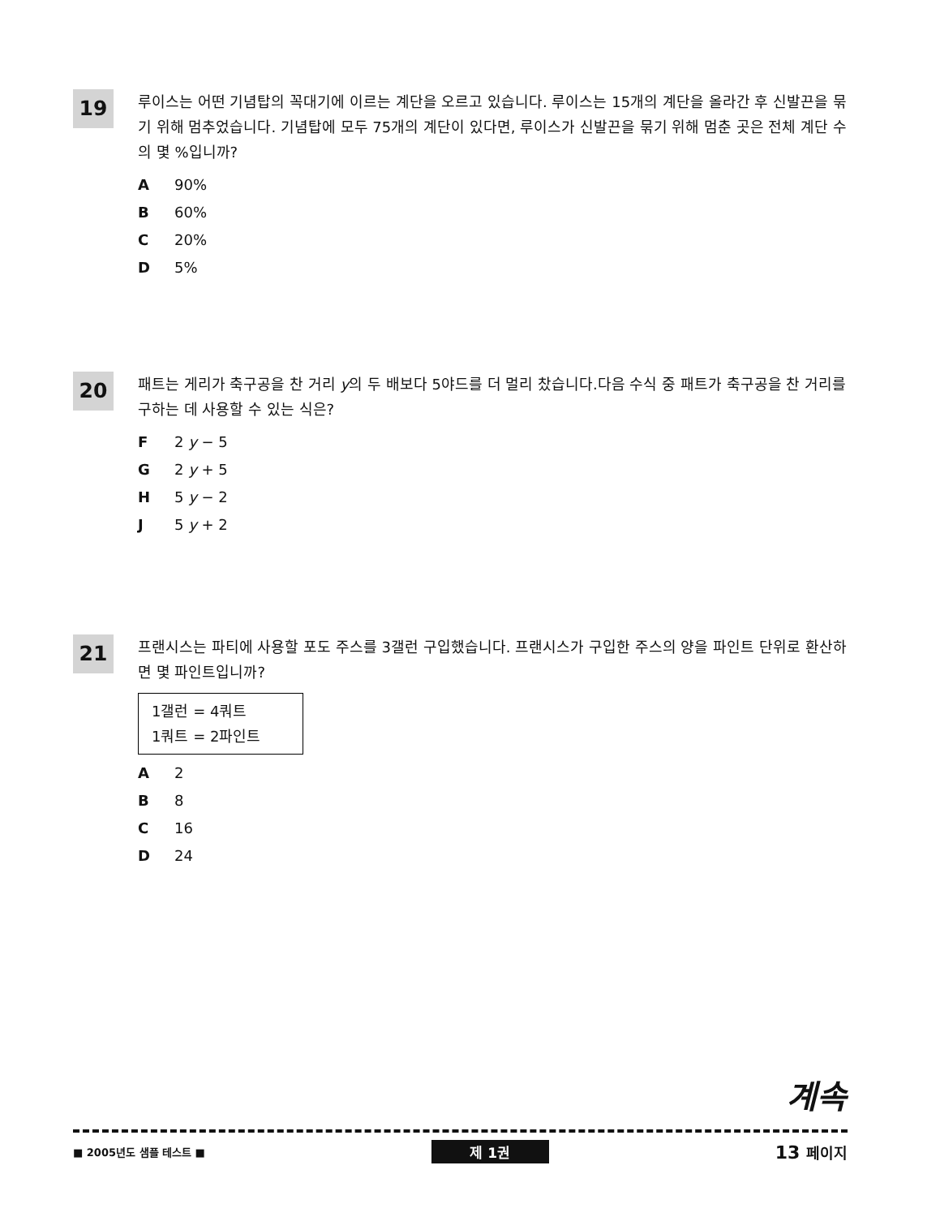19
루이스는 어떤 기념탑의 꼭대기에 이르는 계단을 오르고 있습니다. 루이스는 15개의 계단을 올라간 후 신발끈을 묶기 위해 멈추었습니다. 기념탑에 모두 75개의 계단이 있다면, 루이스가 신발끈을 묶기 위해 멈춘 곳은 전체 계단 수의 몇 %입니까?
A 90%
B 60%
C 20%
D 5%
20
패트는 게리가 축구공을 찬 거리 y의 두 배보다 5야드를 더 멀리 찼습니다.다음 수식 중 패트가 축구공을 찬 거리를 구하는 데 사용할 수 있는 식은?
F 2 y − 5
G 2 y + 5
H 5 y − 2
J 5 y + 2
21
프랜시스는 파티에 사용할 포도 주스를 3갤런 구입했습니다. 프랜시스가 구입한 주스의 양을 파인트 단위로 환산하면 몇 파인트입니까?
1갤런 = 4쿼트
1쿼트 = 2파인트
A 2
B 8
C 16
D 24
계속
■ 2005년도 샘플 테스트 ■ 제 1권 13 페이지